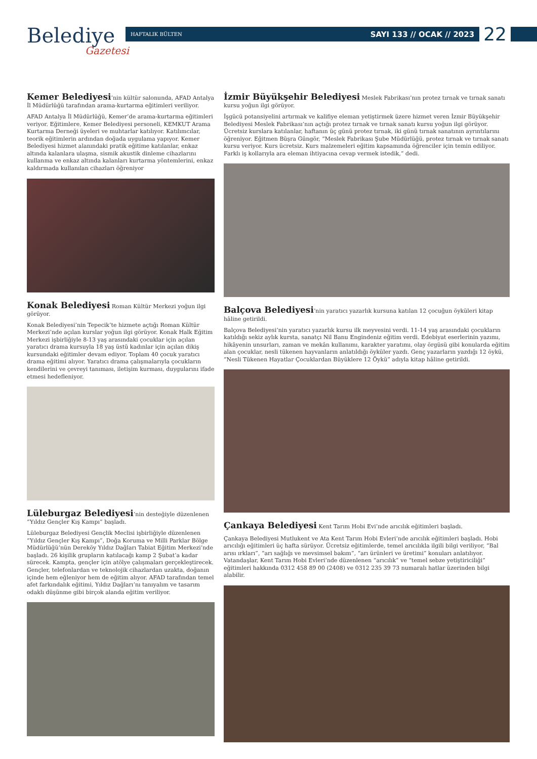Belediye
Gazetesi
HAFTALIK BÜLTEN SAYI 133 // OCAK // 2023
22
Kemer Belediyesi’nin kültür salonunda, AFAD Antalya İl Müdürlüğü tarafından arama-kurtarma eğitimleri veriliyor.
AFAD Antalya İl Müdürlüğü, Kemer’de arama-kurtarma eğitimleri veriyor. Eğitimlere, Kemer Belediyesi personeli, KEMKUT Arama Kurtarma Derneği üyeleri ve muhtarlar katılıyor. Katılımcılar, teorik eğitimlerin ardından doğada uygulama yapıyor. Kemer Belediyesi hizmet alanındaki pratik eğitime katılanlar, enkaz altında kalanlara ulaşma, sismik akustik dinleme cihazlarını kullanma ve enkaz altında kalanları kurtarma yöntemlerini, enkaz kaldırmada kullanılan cihazları öğreniyor
Konak Belediyesi Roman Kültür Merkezi yoğun ilgi görüyor.
Konak Belediyesi’nin Tepecik’te hizmete açtığı Roman Kültür Merkezi’nde açılan kurslar yoğun ilgi görüyor. Konak Halk Eğitim Merkezi işbirliğiyle 8-13 yaş arasındaki çocuklar için açılan yaratıcı drama kursuyla 18 yaş üstü kadınlar için açılan dikiş kursundaki eğitimler devam ediyor. Toplam 40 çocuk yaratıcı drama eğitimi alıyor. Yaratıcı drama çalışmalarıyla çocukların kendilerini ve çevreyi tanıması, iletişim kurması, duygularını ifade etmesi hedefleniyor.
Lüleburgaz Belediyesi’nin desteğiyle düzenlenen “Yıldız Gençler Kış Kampı” başladı.
Lüleburgaz Belediyesi Gençlik Meclisi işbirliğiyle düzenlenen “Yıldız Gençler Kış Kampı”, Doğa Koruma ve Milli Parklar Bölge Müdürlüğü’nün Dereköy Yıldız Dağları Tabiat Eğitim Merkezi’nde başladı. 26 kişilik grupların katılacağı kamp 2 Şubat’a kadar sürecek. Kampta, gençler için atölye çalışmaları gerçekleştirecek. Gençler, telefonlardan ve teknolojik cihazlardan uzakta, doğanın içinde hem eğleniyor hem de eğitim alıyor. AFAD tarafından temel afet farkındalık eğitimi, Yıldız Dağları’nı tanıyalım ve tasarım odaklı düşünme gibi birçok alanda eğitim veriliyor.
İzmir Büyükşehir Belediyesi Meslek Fabrikası’nın protez tırnak ve tırnak sanatı kursu yoğun ilgi görüyor.
İşgücü potansiyelini artırmak ve kalifiye eleman yetiştirmek üzere hizmet veren İzmir Büyükşehir Belediyesi Meslek Fabrikası’nın açtığı protez tırnak ve tırnak sanatı kursu yoğun ilgi görüyor. Ücretsiz kurslara katılanlar, haftanın üç günü protez tırnak, iki günü tırnak sanatının ayrıntılarını öğreniyor. Eğitmen Büşra Güngör, “Meslek Fabrikası Şube Müdürlüğü, protez tırnak ve tırnak sanatı kursu veriyor. Kurs ücretsiz. Kurs malzemeleri eğitim kapsamında öğrenciler için temin ediliyor. Farklı iş kollarıyla ara eleman ihtiyacına cevap vermek istedik,” dedi.
Balçova Belediyesi’nin yaratıcı yazarlık kursuna katılan 12 çocuğun öyküleri kitap hâline getirildi.
Balçova Belediyesi’nin yaratıcı yazarlık kursu ilk meyvesini verdi. 11-14 yaş arasındaki çocukların katıldığı sekiz aylık kursta, sanatçı Nil Banu Engindeniz eğitim verdi. Edebiyat eserlerinin yazımı, hikâyenin unsurları, zaman ve mekân kullanımı, karakter yaratımı, olay örgüsü gibi konularda eğitim alan çocuklar, nesli tükenen hayvanların anlatıldığı öyküler yazdı. Genç yazarların yazdığı 12 öykü, “Nesli Tükenen Hayatlar Çocuklardan Büyüklere 12 Öykü” adıyla kitap hâline getirildi.
Çankaya Belediyesi Kent Tarım Hobi Evi’nde arıcılık eğitimleri başladı.
Çankaya Belediyesi Mutlukent ve Ata Kent Tarım Hobi Evleri’nde arıcılık eğitimleri başladı. Hobi arıcılığı eğitimleri üç hafta sürüyor. Ücretsiz eğitimlerde, temel arıcılıkla ilgili bilgi veriliyor, “Bal arısı ırkları”, “arı sağlığı ve mevsimsel bakım”, “arı ürünleri ve üretimi” konuları anlatılıyor. Vatandaşlar, Kent Tarım Hobi Evleri’nde düzenlenen “arıcılık” ve “temel sebze yetiştiriciliği” eğitimleri hakkında 0312 458 89 00 (2408) ve 0312 235 39 73 numaralı hatlar üzerinden bilgi alabilir.